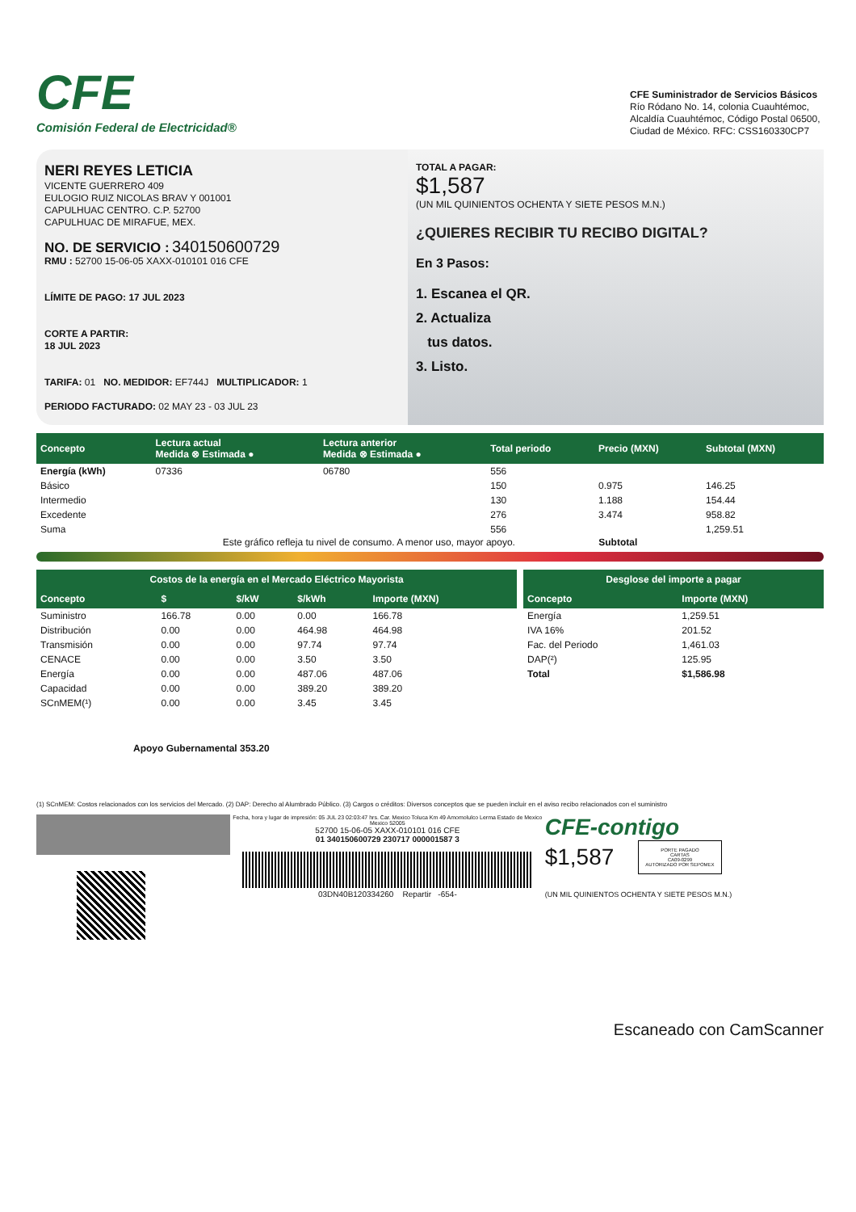CFE
Comisión Federal de Electricidad®
CFE Suministrador de Servicios Básicos
Río Ródano No. 14, colonia Cuauhtémoc, Alcaldía Cuauhtémoc, Código Postal 06500, Ciudad de México. RFC: CSS160330CP7
NERI REYES LETICIA
VICENTE GUERRERO 409
EULOGIO RUIZ NICOLAS BRAV Y 001001
CAPULHUAC CENTRO. C.P. 52700
CAPULHUAC DE MIRAFUE, MEX.
NO. DE SERVICIO : 340150600729
RMU : 52700 15-06-05 XAXX-010101 016 CFE
LÍMITE DE PAGO: 17 JUL 2023
CORTE A PARTIR:
18 JUL 2023
TARIFA: 01 NO. MEDIDOR: EF744J MULTIPLICADOR: 1
PERIODO FACTURADO: 02 MAY 23 - 03 JUL 23
TOTAL A PAGAR:
$1,587
(UN MIL QUINIENTOS OCHENTA Y SIETE PESOS M.N.)
¿QUIERES RECIBIR TU RECIBO DIGITAL?
En 3 Pasos:
1. Escanea el QR.
2. Actualiza
tus datos.
3. Listo.
| Concepto | Lectura actual Medida ⊗ Estimada ● | Lectura anterior Medida ⊗ Estimada ● | Total periodo | Precio (MXN) | Subtotal (MXN) |
| --- | --- | --- | --- | --- | --- |
| Energía (kWh) | 07336 | 06780 | 556 | | |
| Básico | | | 150 | 0.975 | 146.25 |
| Intermedio | | | 130 | 1.188 | 154.44 |
| Excedente | | | 276 | 3.474 | 958.82 |
| Suma | | | 556 | | 1,259.51 |
Este gráfico refleja tu nivel de consumo. A menor uso, mayor apoyo. Subtotal
| Costos de la energía en el Mercado Eléctrico Mayorista | | | | |
| --- | --- | --- | --- | --- |
| Concepto | $ | $/kW | $/kWh | Importe (MXN) |
| Suministro | 166.78 | 0.00 | 0.00 | 166.78 |
| Distribución | 0.00 | 0.00 | 464.98 | 464.98 |
| Transmisión | 0.00 | 0.00 | 97.74 | 97.74 |
| CENACE | 0.00 | 0.00 | 3.50 | 3.50 |
| Energía | 0.00 | 0.00 | 487.06 | 487.06 |
| Capacidad | 0.00 | 0.00 | 389.20 | 389.20 |
| SCnMEM(¹) | 0.00 | 0.00 | 3.45 | 3.45 |
Apoyo Gubernamental 353.20
| Desglose del importe a pagar | |
| --- | --- |
| Concepto | Importe (MXN) |
| Energía | 1,259.51 |
| IVA 16% | 201.52 |
| Fac. del Periodo | 1,461.03 |
| DAP(²) | 125.95 |
| Total | $1,586.98 |
(1) SCnMEM: Costos relacionados con los servicios del Mercado. (2) DAP: Derecho al Alumbrado Público. (3) Cargos o créditos: Diversos conceptos que se pueden incluir en el aviso recibo relacionados con el suministro
Fecha, hora y lugar de impresión: 05 JUL 23 02:03:47 hrs. Car. Mexico Toluca Km 49 Amomolulco Lerma Estado de Mexico Mexico 52005
52700 15-06-05 XAXX-010101 016 CFE
01 340150600729 230717 000001587 3
03DN40B120334260 Repartir -654-
CFE-contigo
$1,587
PORTE PAGADO
CARTAS
CA09-0299
AUTORIZADO POR SEPOMEX
(UN MIL QUINIENTOS OCHENTA Y SIETE PESOS M.N.)
Escaneado con CamScanner